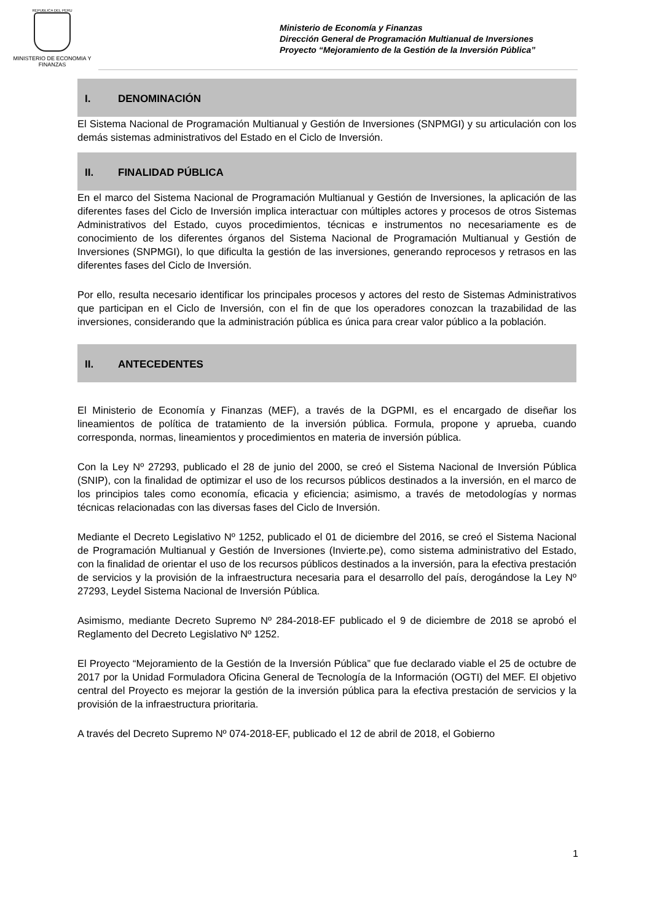REPUBLICA DEL PERU
MINISTERIO DE ECONOMIA Y FINANZAS
Ministerio de Economía y Finanzas
Dirección General de Programación Multianual de Inversiones
Proyecto “Mejoramiento de la Gestión de la Inversión Pública”
I. DENOMINACIÓN
El Sistema Nacional de Programación Multianual y Gestión de Inversiones (SNPMGI) y su articulación con los demás sistemas administrativos del Estado en el Ciclo de Inversión.
II. FINALIDAD PÚBLICA
En el marco del Sistema Nacional de Programación Multianual y Gestión de Inversiones, la aplicación de las diferentes fases del Ciclo de Inversión implica interactuar con múltiples actores y procesos de otros Sistemas Administrativos del Estado, cuyos procedimientos, técnicas e instrumentos no necesariamente es de conocimiento de los diferentes órganos del Sistema Nacional de Programación Multianual y Gestión de Inversiones (SNPMGI), lo que dificulta la gestión de las inversiones, generando reprocesos y retrasos en las diferentes fases del Ciclo de Inversión.
Por ello, resulta necesario identificar los principales procesos y actores del resto de Sistemas Administrativos que participan en el Ciclo de Inversión, con el fin de que los operadores conozcan la trazabilidad de las inversiones, considerando que la administración pública es única para crear valor público a la población.
II. ANTECEDENTES
El Ministerio de Economía y Finanzas (MEF), a través de la DGPMI, es el encargado de diseñar los lineamientos de política de tratamiento de la inversión pública. Formula, propone y aprueba, cuando corresponda, normas, lineamientos y procedimientos en materia de inversión pública.
Con la Ley Nº 27293, publicado el 28 de junio del 2000, se creó el Sistema Nacional de Inversión Pública (SNIP), con la finalidad de optimizar el uso de los recursos públicos destinados a la inversión, en el marco de los principios tales como economía, eficacia y eficiencia; asimismo, a través de metodologías y normas técnicas relacionadas con las diversas fases del Ciclo de Inversión.
Mediante el Decreto Legislativo Nº 1252, publicado el 01 de diciembre del 2016, se creó el Sistema Nacional de Programación Multianual y Gestión de Inversiones (Invierte.pe), como sistema administrativo del Estado, con la finalidad de orientar el uso de los recursos públicos destinados a la inversión, para la efectiva prestación de servicios y la provisión de la infraestructura necesaria para el desarrollo del país, derogándose la Ley Nº 27293, Leydel Sistema Nacional de Inversión Pública.
Asimismo, mediante Decreto Supremo Nº 284-2018-EF publicado el 9 de diciembre de 2018 se aprobó el Reglamento del Decreto Legislativo Nº 1252.
El Proyecto “Mejoramiento de la Gestión de la Inversión Pública” que fue declarado viable el 25 de octubre de 2017 por la Unidad Formuladora Oficina General de Tecnología de la Información (OGTI) del MEF. El objetivo central del Proyecto es mejorar la gestión de la inversión pública para la efectiva prestación de servicios y la provisión de la infraestructura prioritaria.
A través del Decreto Supremo Nº 074-2018-EF, publicado el 12 de abril de 2018, el Gobierno
1